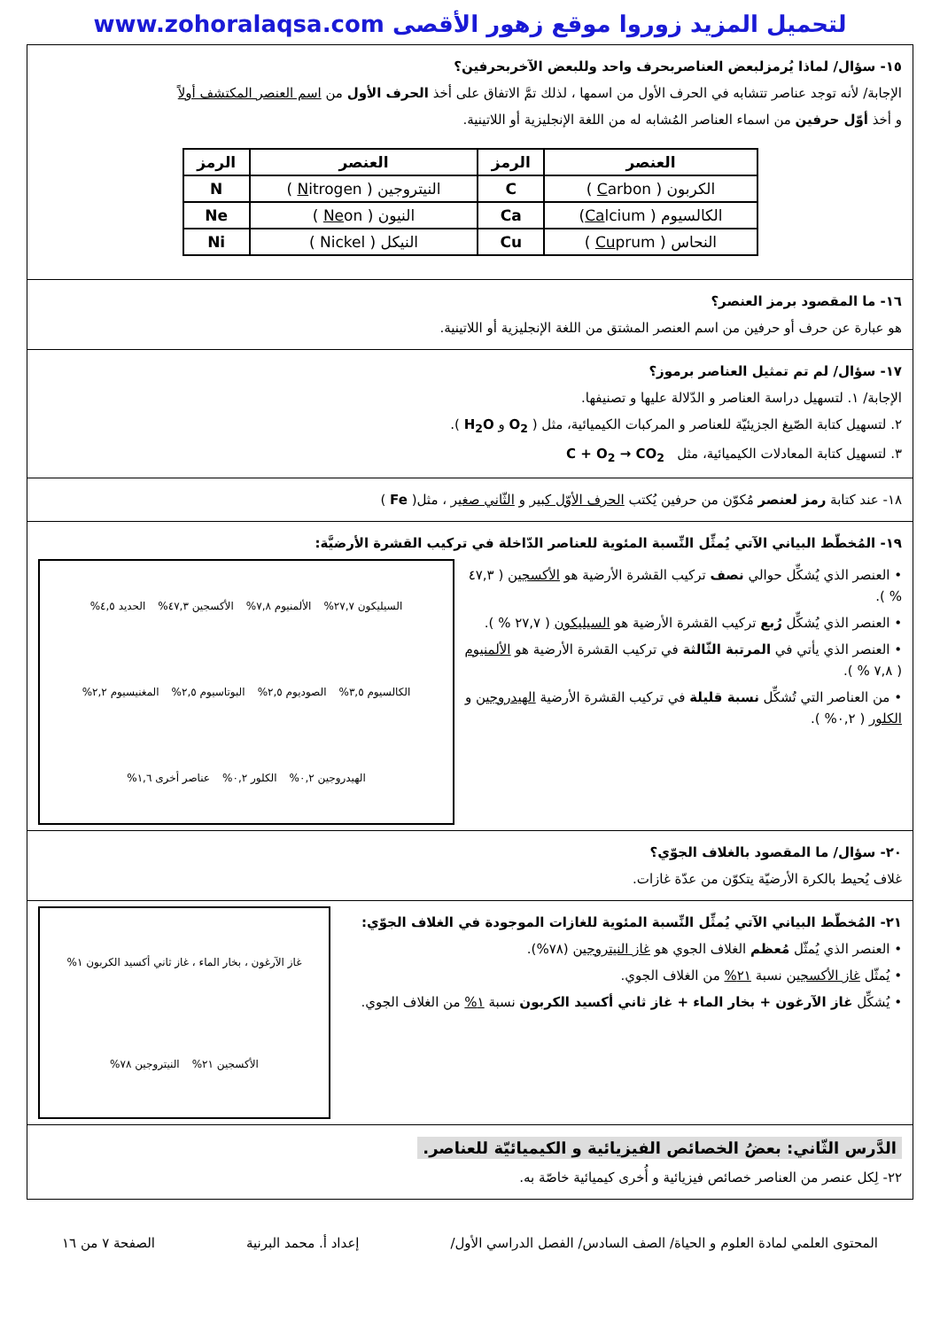www.zohoralaqsa.com لتحميل المزيد زوروا موقع زهور الأقصى
١٥- سؤال/ لماذا يُرمزلبعض العناصربحرف واحد وللبعض الآخربحرفين؟
الإجابة/ لأنه توجد عناصر تتشابه في الحرف الأول من اسمها ، لذلك تمَّ الاتفاق على أخذ الحرف الأول من اسم العنصر المكتشف أولاً
و أخذ أوّل حرفين من اسماء العناصر المُشابه له من اللغة الإنجليزية أو اللاتينية.
| العنصر | الرمز | العنصر | الرمز |
| --- | --- | --- | --- |
| الكربون ( C arbon ) | C | النيتروجين ( N itrogen ) | N |
| الكالسيوم ( Ca lcium) | Ca | النيون ( Ne on ) | Ne |
| النحاس ( Cu prum ) | Cu | النيكل ( Nickel ) | Ni |
١٦- ما المقصود برمز العنصر؟
هو عبارة عن حرف أو حرفين من اسم العنصر المشتق من اللغة الإنجليزية أو اللاتينية.
١٧- سؤال/ لم تم تمثيل العناصر برموز؟
الإجابة/ ١. لتسهيل دراسة العناصر و الدّلالة عليها و تصنيفها.
٢. لتسهيل كتابة الصّيغ الجزيئيّة للعناصر و المركبات الكيميائية، مثل ( O<sub>2</sub> و H<sub>2</sub>O ).
٣. لتسهيل كتابة المعادلات الكيميائية، مثل C + O<sub>2</sub> → CO<sub>2</sub>
١٨- عند كتابة رمز لعنصر مُكوّن من حرفين يُكتب الحرف الأوّل كبير و الثّاني صغير ، مثل( Fe )
١٩- المُخطّط البياني الآتي يُمثِّل النِّسبة المئوية للعناصر الدّاخلة في تركيب القشرة الأرضيَّة:
• العنصر الذي يُشكِّل حوالي نصف تركيب القشرة الأرضية هو الأكسجين ( ٤٧,٣ % ).
• العنصر الذي يُشكِّل رُبع تركيب القشرة الأرضية هو السيليكون ( ٢٧,٧ % ).
• العنصر الذي يأتي في المرتبة الثّالثة في تركيب القشرة الأرضية هو الألمنيوم ( ٧,٨ % ).
• من العناصر التي تُشكِّل نسبة قليلة في تركيب القشرة الأرضية الهيدروجين و الكلور ( ٠,٢% ).
السيليكون ٢٧,٧% الألمنيوم ٧,٨% الأكسجين ٤٧,٣% الحديد ٤,٥% الكالسيوم ٣,٥% الصوديوم ٢,٥% البوتاسيوم ٢,٥% المغنيسيوم ٢,٢% الهيدروجين ٠,٢% الكلور ٠,٢% عناصر أخرى ١,٦%
٢٠- سؤال/ ما المقصود بالغلاف الجوّي؟
غلاف يُحيط بالكرة الأرضيّة يتكوّن من عدّة غازات.
٢١- المُخطّط البياني الآتي يُمثِّل النِّسبة المئوية للغازات الموجودة في الغلاف الجوّي:
• العنصر الذي يُمثّل مُعظم الغلاف الجوي هو غاز النيتروجين (٧٨%).
• يُمثّل غاز الأكسجين نسبة ٢١% من الغلاف الجوي.
• يُشكِّل غاز الآرغون + بخار الماء + غاز ثاني أكسيد الكربون نسبة ١% من الغلاف الجوي.
غاز الآرغون ، بخار الماء ، غاز ثاني أكسيد الكربون ١% الأكسجين ٢١% النيتروجين ٧٨%
الدَّرس الثّاني: بعضُ الخصائص الفيزيائية و الكيميائيّة للعناصر.
٢٢- لِكل عنصر من العناصر خصائص فيزيائية و أُخرى كيميائية خاصّة به.
المحتوى العلمي لمادة العلوم و الحياة/ الصف السادس/ الفصل الدراسي الأول/ إعداد أ. محمد البرنية الصفحة ٧ من ١٦